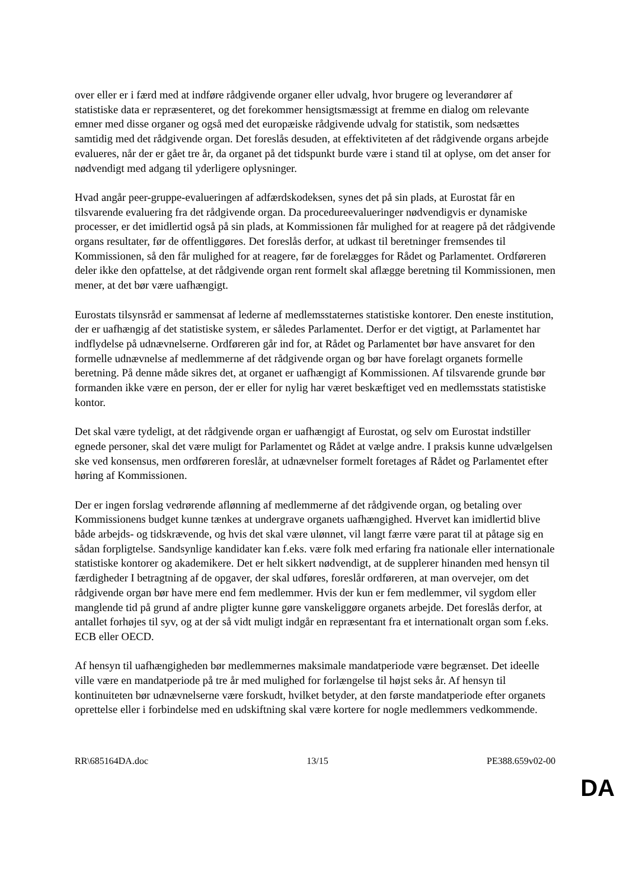over eller er i færd med at indføre rådgivende organer eller udvalg, hvor brugere og leverandører af statistiske data er repræsenteret, og det forekommer hensigtsmæssigt at fremme en dialog om relevante emner med disse organer og også med det europæiske rådgivende udvalg for statistik, som nedsættes samtidig med det rådgivende organ. Det foreslås desuden, at effektiviteten af det rådgivende organs arbejde evalueres, når der er gået tre år, da organet på det tidspunkt burde være i stand til at oplyse, om det anser for nødvendigt med adgang til yderligere oplysninger.
Hvad angår peer-gruppe-evalueringen af adfærdskodeksen, synes det på sin plads, at Eurostat får en tilsvarende evaluering fra det rådgivende organ. Da procedureevalueringer nødvendigvis er dynamiske processer, er det imidlertid også på sin plads, at Kommissionen får mulighed for at reagere på det rådgivende organs resultater, før de offentliggøres. Det foreslås derfor, at udkast til beretninger fremsendes til Kommissionen, så den får mulighed for at reagere, før de forelægges for Rådet og Parlamentet. Ordføreren deler ikke den opfattelse, at det rådgivende organ rent formelt skal aflægge beretning til Kommissionen, men mener, at det bør være uafhængigt.
Eurostats tilsynsråd er sammensat af lederne af medlemsstaternes statistiske kontorer. Den eneste institution, der er uafhængig af det statistiske system, er således Parlamentet. Derfor er det vigtigt, at Parlamentet har indflydelse på udnævnelserne. Ordføreren går ind for, at Rådet og Parlamentet bør have ansvaret for den formelle udnævnelse af medlemmerne af det rådgivende organ og bør have forelagt organets formelle beretning. På denne måde sikres det, at organet er uafhængigt af Kommissionen. Af tilsvarende grunde bør formanden ikke være en person, der er eller for nylig har været beskæftiget ved en medlemsstats statistiske kontor.
Det skal være tydeligt, at det rådgivende organ er uafhængigt af Eurostat, og selv om Eurostat indstiller egnede personer, skal det være muligt for Parlamentet og Rådet at vælge andre. I praksis kunne udvælgelsen ske ved konsensus, men ordføreren foreslår, at udnævnelser formelt foretages af Rådet og Parlamentet efter høring af Kommissionen.
Der er ingen forslag vedrørende aflønning af medlemmerne af det rådgivende organ, og betaling over Kommissionens budget kunne tænkes at undergrave organets uafhængighed. Hvervet kan imidlertid blive både arbejds- og tidskrævende, og hvis det skal være ulønnet, vil langt færre være parat til at påtage sig en sådan forpligtelse. Sandsynlige kandidater kan f.eks. være folk med erfaring fra nationale eller internationale statistiske kontorer og akademikere. Det er helt sikkert nødvendigt, at de supplerer hinanden med hensyn til færdigheder I betragtning af de opgaver, der skal udføres, foreslår ordføreren, at man overvejer, om det rådgivende organ bør have mere end fem medlemmer. Hvis der kun er fem medlemmer, vil sygdom eller manglende tid på grund af andre pligter kunne gøre vanskeliggøre organets arbejde. Det foreslås derfor, at antallet forhøjes til syv, og at der så vidt muligt indgår en repræsentant fra et internationalt organ som f.eks. ECB eller OECD.
Af hensyn til uafhængigheden bør medlemmernes maksimale mandatperiode være begrænset. Det ideelle ville være en mandatperiode på tre år med mulighed for forlængelse til højst seks år. Af hensyn til kontinuiteten bør udnævnelserne være forskudt, hvilket betyder, at den første mandatperiode efter organets oprettelse eller i forbindelse med en udskiftning skal være kortere for nogle medlemmers vedkommende.
RR\685164DA.doc 13/15 PE388.659v02-00
DA